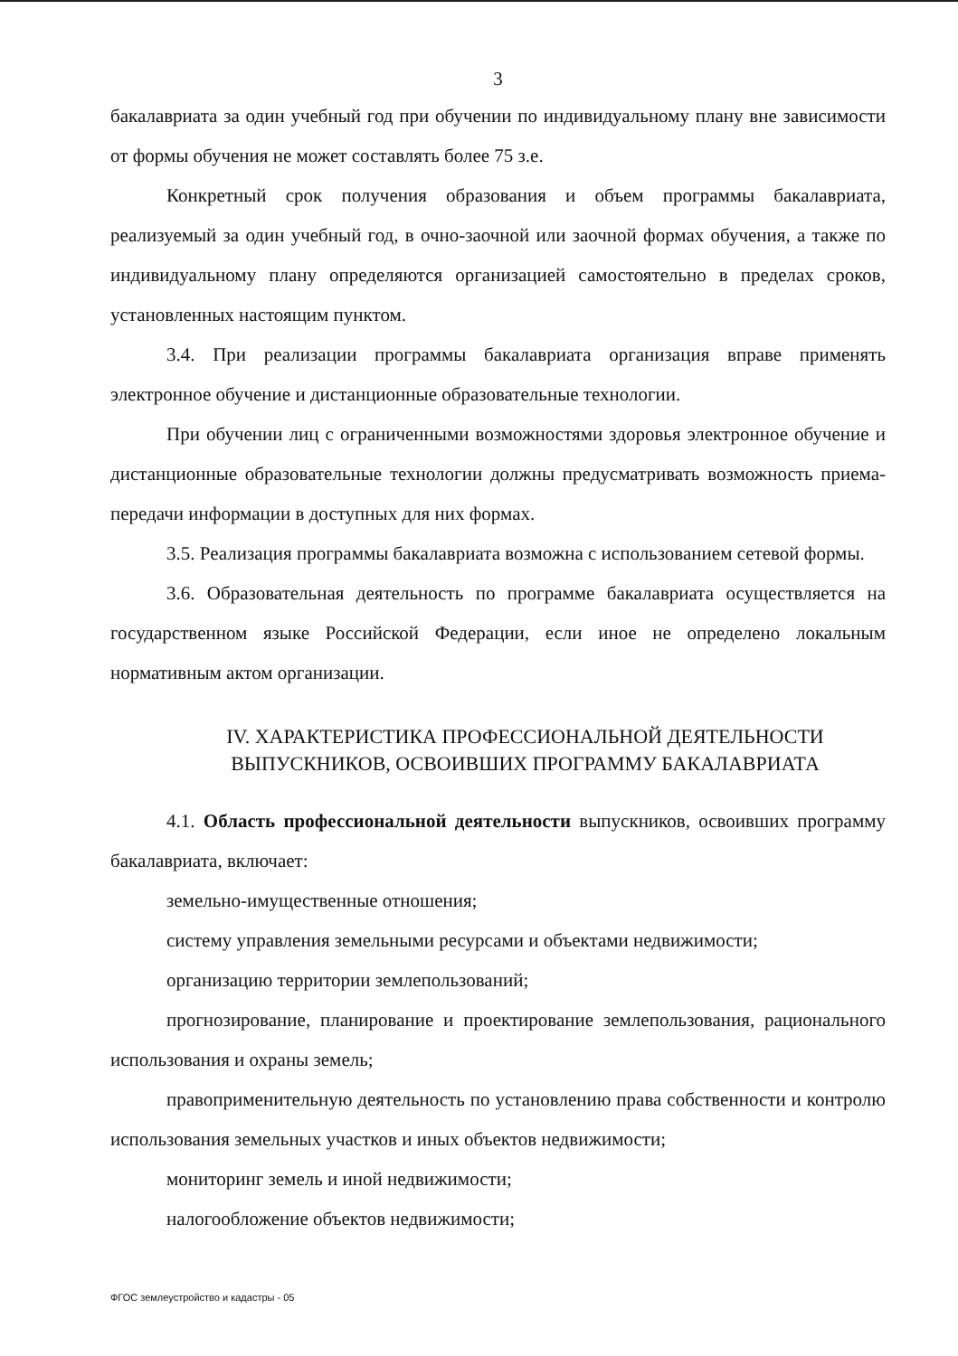3
бакалавриата за один учебный год при обучении по индивидуальному плану вне зависимости от формы обучения не может составлять более 75 з.е.
Конкретный срок получения образования и объем программы бакалавриата, реализуемый за один учебный год, в очно-заочной или заочной формах обучения, а также по индивидуальному плану определяются организацией самостоятельно в пределах сроков, установленных настоящим пунктом.
3.4. При реализации программы бакалавриата организация вправе применять электронное обучение и дистанционные образовательные технологии.
При обучении лиц с ограниченными возможностями здоровья электронное обучение и дистанционные образовательные технологии должны предусматривать возможность приема-передачи информации в доступных для них формах.
3.5. Реализация программы бакалавриата возможна с использованием сетевой формы.
3.6. Образовательная деятельность по программе бакалавриата осуществляется на государственном языке Российской Федерации, если иное не определено локальным нормативным актом организации.
IV. ХАРАКТЕРИСТИКА ПРОФЕССИОНАЛЬНОЙ ДЕЯТЕЛЬНОСТИ
ВЫПУСКНИКОВ, ОСВОИВШИХ ПРОГРАММУ БАКАЛАВРИАТА
4.1. Область профессиональной деятельности выпускников, освоивших программу бакалавриата, включает:
земельно-имущественные отношения;
систему управления земельными ресурсами и объектами недвижимости;
организацию территории землепользований;
прогнозирование, планирование и проектирование землепользования, рационального использования и охраны земель;
правоприменительную деятельность по установлению права собственности и контролю использования земельных участков и иных объектов недвижимости;
мониторинг земель и иной недвижимости;
налогообложение объектов недвижимости;
ФГОС землеустройство и кадастры - 05